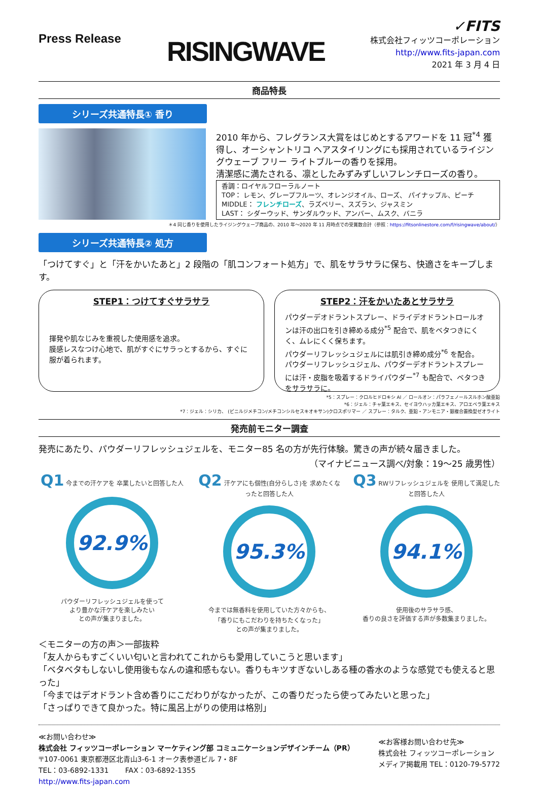Press Release
RISINGWAVE
✓FITS
株式会社フィッツコーポレーション
http://www.fits-japan.com
2021 年 3 月 4 日
商品特長
シリーズ共通特長① 香り
2010 年から、フレグランス大賞をはじめとするアワードを 11 冠<sup>*4</sup> 獲得し、オーシャントリコ ヘアスタイリングにも採用されているライジングウェーブ フリー ライトブルーの香りを採用。
清潔感に満たされる、凛としたみずみずしいフレンチローズの香り。
香調：ロイヤルフローラルノート
TOP： レモン、グレープフルーツ、オレンジオイル、ローズ、 パイナップル、ピーチ
MIDDLE： フレンチローズ、ラズベリー、スズラン、ジャスミン
LAST： シダーウッド、サンダルウッド、アンバー、ムスク、バニラ
＊4 同じ香りを使用したライジングウェーブ商品の、2010 年～2020 年 11 月時点での受賞数合計（参照：https://fitsonlinestore.com/f/risingwave/about/）
シリーズ共通特長② 処方
「つけてすぐ」と「汗をかいたあと」2 段階の「肌コンフォート処方」で、肌をサラサラに保ち、快適さをキープします。
STEP1：つけてすぐサラサラ
揮発や肌なじみを重視した使用感を追求。
膜感レスなつけ心地で、肌がすぐにサラっとするから、すぐに服が着られます。
STEP2：汗をかいたあとサラサラ
パウダーデオドラントスプレー、ドライデオドラントロールオンは汗の出口を引き締める成分<sup>*5</sup> 配合で、肌をベタつきにくく、ムレにくく保ちます。
パウダーリフレッシュジェルには肌引き締め成分<sup>*6</sup> を配合。
パウダーリフレッシュジェル、パウダーデオドラントスプレーには汗・皮脂を吸着するドライパウダー<sup>*7</sup> も配合で、ベタつきをサラサラに。
*5：スプレー：クロルヒドロキシ Al ／ ロールオン：パラフェノールスルホン酸亜鉛
*6：ジェル：チャ葉エキス、セイヨウハッカ葉エキス、アロエベラ葉エキス
*7：ジェル：シリカ、 (ビニルジメチコン/メチコンシルセスキオキサン)クロスポリマー ／ スプレー：タルク、亜鉛・アンモニア・銀複合置換型ゼオライト
発売前モニター調査
発売にあたり、パウダーリフレッシュジェルを、モニター85 名の方が先行体験。驚きの声が続々届きました。
（マイナビニュース調べ/対象：19～25 歳男性）
Q1 今までの汗ケアを 卒業したいと回答した人
92.9%
パウダーリフレッシュジェルを使って
より豊かな汗ケアを楽しみたい
との声が集まりました。
Q2 汗ケアにも個性(自分らしさ)を 求めたくなったと回答した人
95.3%
今までは無香料を使用していた方々からも、
「香りにもこだわりを持ちたくなった」
との声が集まりました。
Q3 RWリフレッシュジェルを 使用して満足したと回答した人
94.1%
使用後のサラサラ感、
香りの良さを評価する声が多数集まりました。
＜モニターの方の声＞一部抜粋
「友人からもすごくいい匂いと言われてこれからも愛用していこうと思います」
「ベタベタもしないし使用後もなんの違和感もない。香りもキツすぎないしある種の香水のような感覚でも使えると思った」
「今まではデオドラント含め香りにこだわりがなかったが、この香りだったら使ってみたいと思った」
「さっぱりできて良かった。特に風呂上がりの使用は格別」
≪お問い合わせ≫
株式会社 フィッツコーポレーション マーケティング部 コミュニケーションデザインチーム（PR）
〒107-0061 東京都港区北青山3-6-1 オーク表参道ビル 7・8F
TEL：03-6892-1331 　　FAX：03-6892-1355
http://www.fits-japan.com
≪お客様お問い合わせ先≫
株式会社 フィッツコーポレーション
メディア掲載用 TEL：0120-79-5772